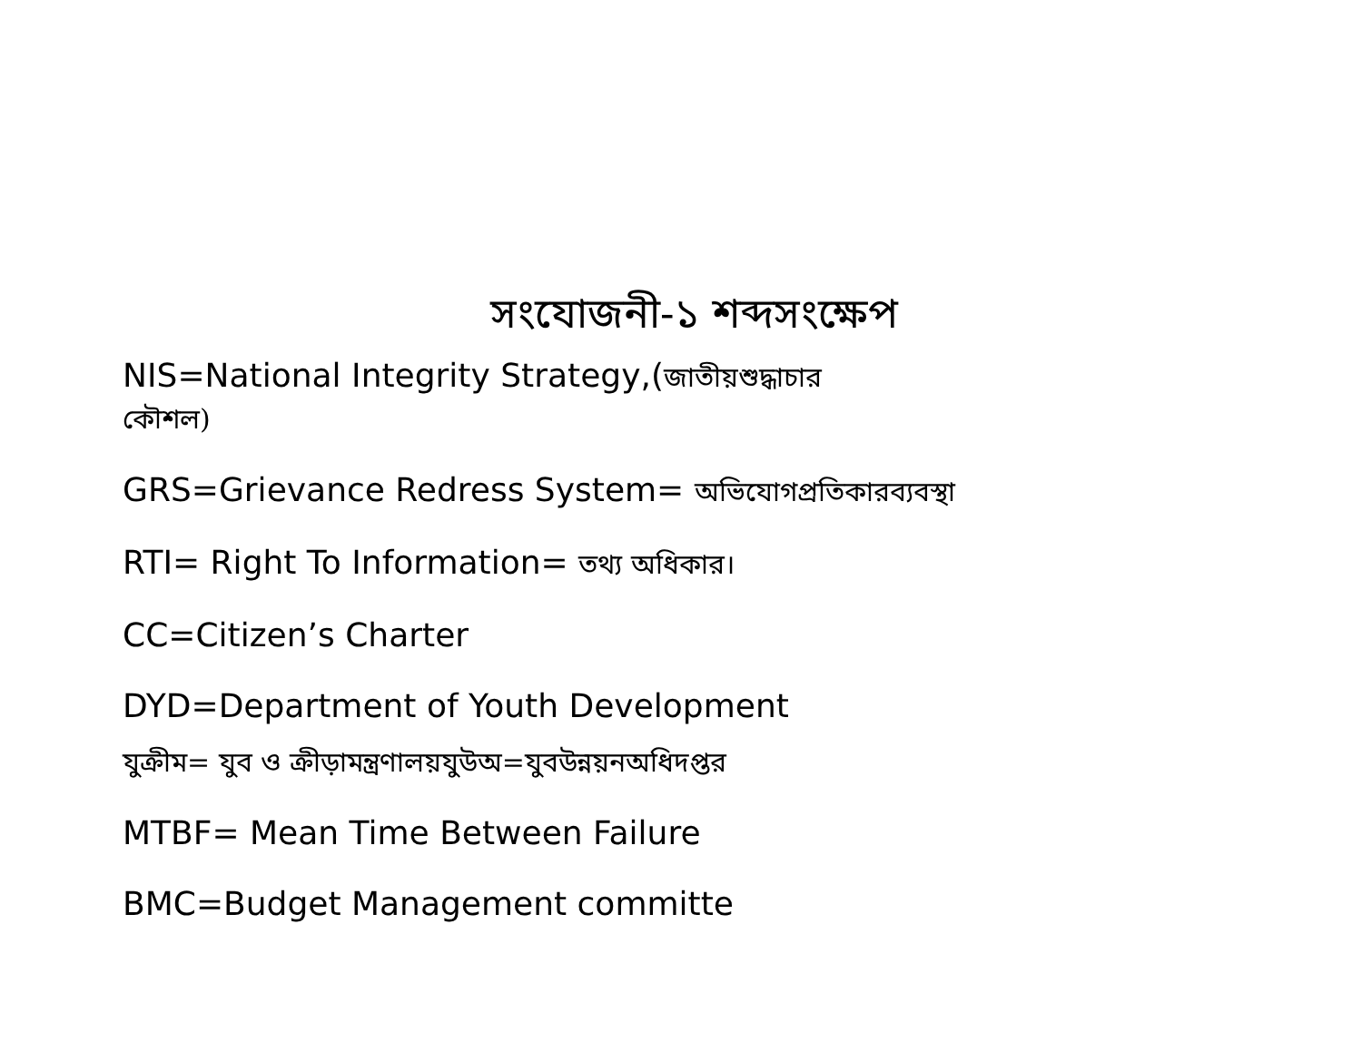সংযোজনী-১ শব্দসংক্ষেপ
NIS=National Integrity Strategy,(জাতীয়শুদ্ধাচার
কৌশল)
GRS=Grievance Redress System= অভিযোগপ্রতিকারব্যবস্থা
RTI= Right To Information= তথ্য অধিকার।
CC=Citizen’s Charter
DYD=Department of Youth Development
যুক্রীম= যুব ও ক্রীড়ামন্ত্রণালয়যুউঅ=যুবউন্নয়নঅধিদপ্তর
MTBF= Mean Time Between Failure
BMC=Budget Management committe